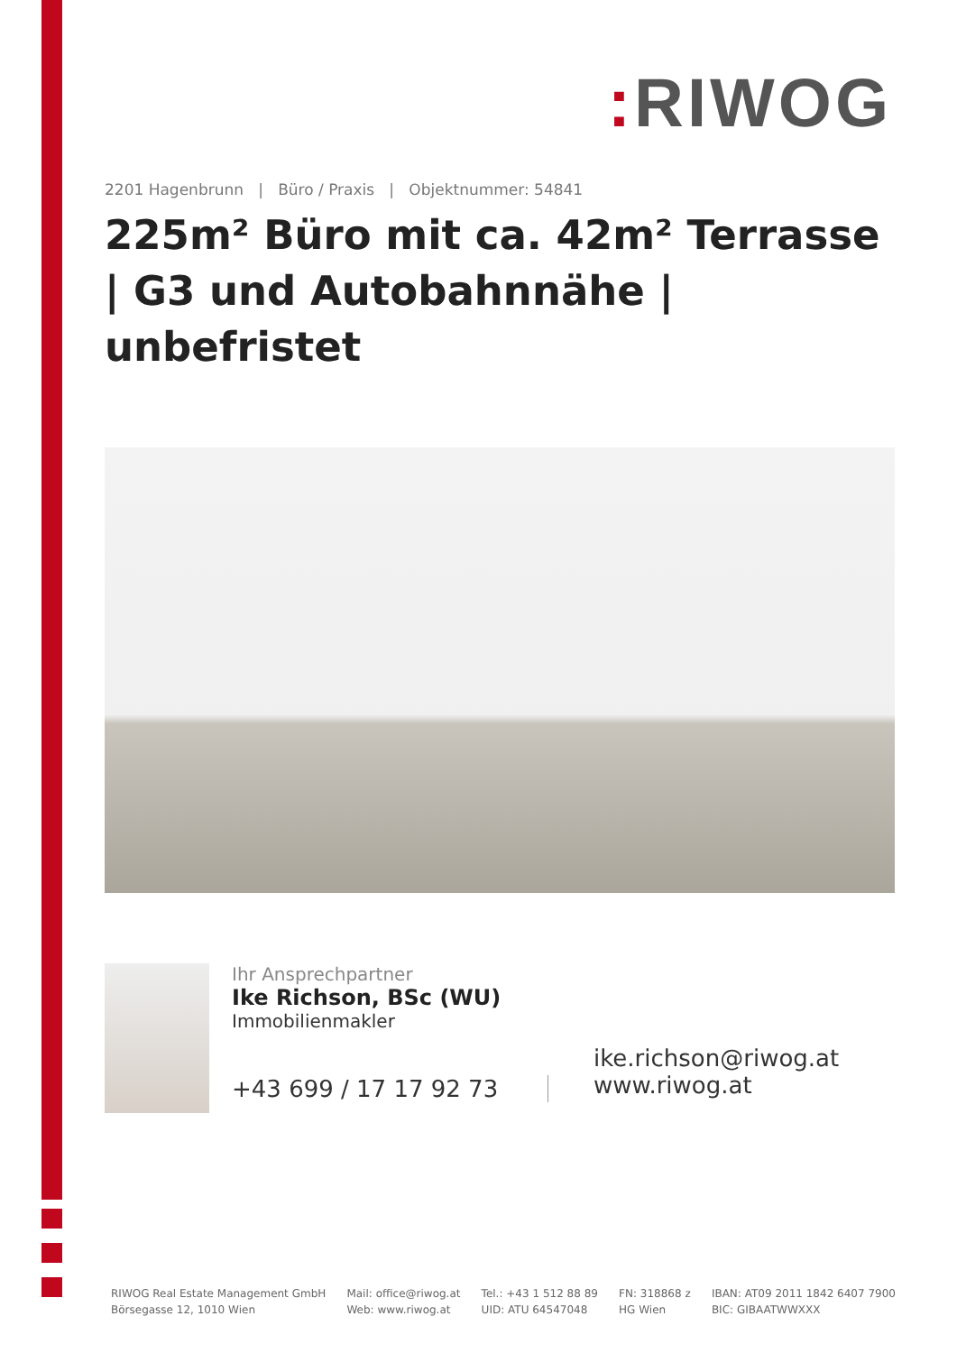: RIWOG
2201 Hagenbrunn | Büro / Praxis | Objektnummer: 54841
225m² Büro mit ca. 42m² Terrasse | G3 und Autobahnnähe | unbefristet
Ihr Ansprechpartner
Ike Richson, BSc (WU)
Immobilienmakler
+43 699 / 17 17 92 73
ike.richson@riwog.at
www.riwog.at
RIWOG Real Estate Management GmbH
Börsegasse 12, 1010 Wien
Mail: office@riwog.at
Web: www.riwog.at
Tel.: +43 1 512 88 89
UID: ATU 64547048
FN: 318868 z
HG Wien
IBAN: AT09 2011 1842 6407 7900
BIC: GIBAATWWXXX